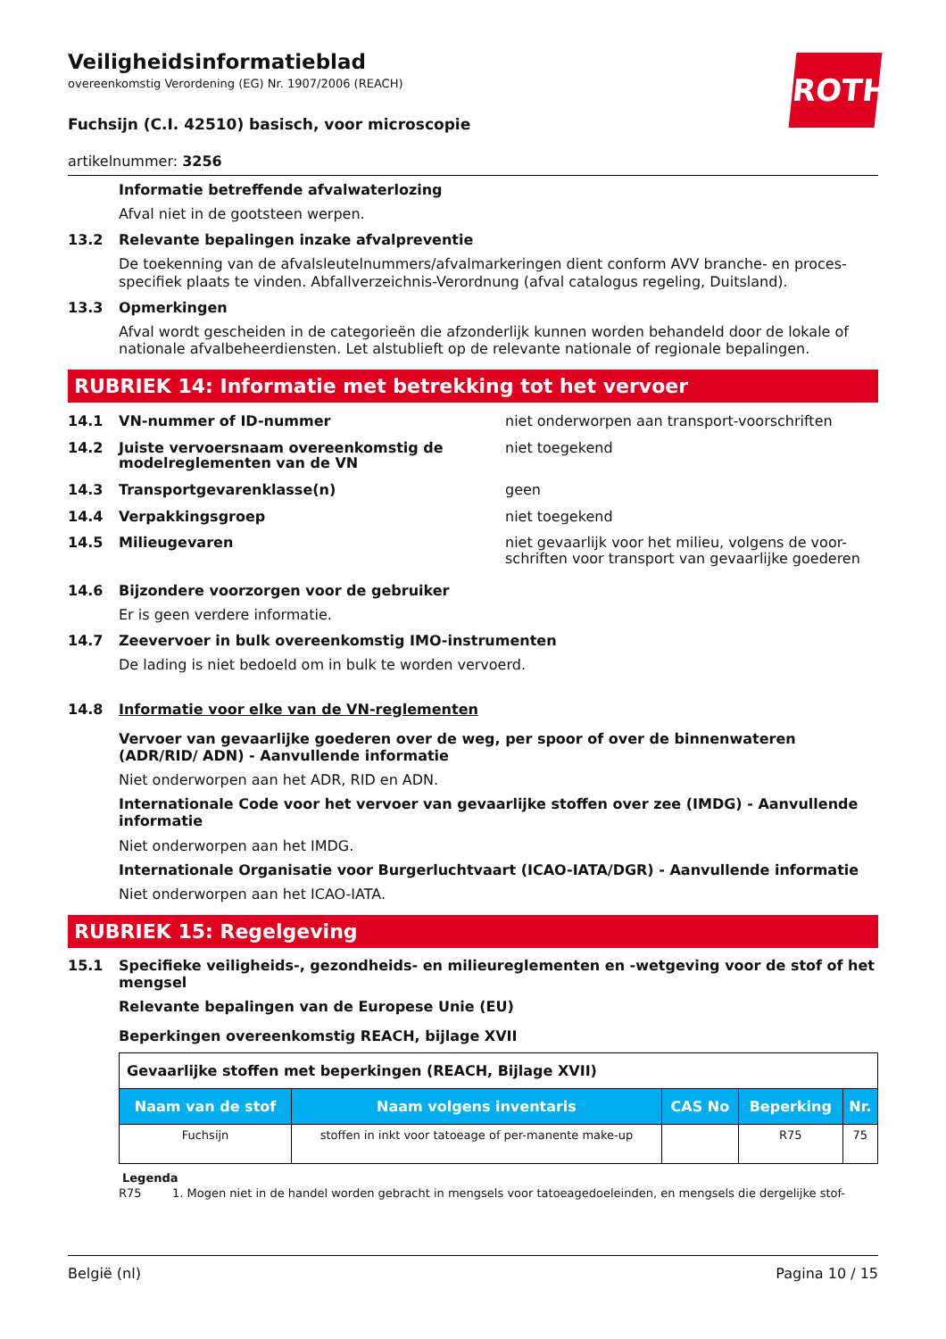ROTH
Veiligheidsinformatieblad
overeenkomstig Verordening (EG) Nr. 1907/2006 (REACH)
Fuchsijn (C.I. 42510) basisch, voor microscopie
artikelnummer: 3256
Informatie betreffende afvalwaterlozing
Afval niet in de gootsteen werpen.
13.2 Relevante bepalingen inzake afvalpreventie
De toekenning van de afvalsleutelnummers/afvalmarkeringen dient conform AVV branche- en proces-specifiek plaats te vinden. Abfallverzeichnis-Verordnung (afval catalogus regeling, Duitsland).
13.3 Opmerkingen
Afval wordt gescheiden in de categorieën die afzonderlijk kunnen worden behandeld door de lokale of nationale afvalbeheerdiensten. Let alstublieft op de relevante nationale of regionale bepalingen.
RUBRIEK 14: Informatie met betrekking tot het vervoer
14.1 VN-nummer of ID-nummer niet onderworpen aan transport-voorschriften
14.2 Juiste vervoersnaam overeenkomstig de modelreglementen van de VN niet toegekend
14.3 Transportgevarenklasse(n) geen
14.4 Verpakkingsgroep niet toegekend
14.5 Milieugevaren niet gevaarlijk voor het milieu, volgens de voor-schriften voor transport van gevaarlijke goederen
14.6 Bijzondere voorzorgen voor de gebruiker
Er is geen verdere informatie.
14.7 Zeevervoer in bulk overeenkomstig IMO-instrumenten
De lading is niet bedoeld om in bulk te worden vervoerd.
14.8 Informatie voor elke van de VN-reglementen
Vervoer van gevaarlijke goederen over de weg, per spoor of over de binnenwateren (ADR/RID/ ADN) - Aanvullende informatie
Niet onderworpen aan het ADR, RID en ADN.
Internationale Code voor het vervoer van gevaarlijke stoffen over zee (IMDG) - Aanvullende informatie
Niet onderworpen aan het IMDG.
Internationale Organisatie voor Burgerluchtvaart (ICAO-IATA/DGR) - Aanvullende informatie
Niet onderworpen aan het ICAO-IATA.
RUBRIEK 15: Regelgeving
15.1 Specifieke veiligheids-, gezondheids- en milieureglementen en -wetgeving voor de stof of het mengsel
Relevante bepalingen van de Europese Unie (EU)
Beperkingen overeenkomstig REACH, bijlage XVII
| Gevaarlijke stoffen met beperkingen (REACH, Bijlage XVII) | | | | |
| Naam van de stof | Naam volgens inventaris | CAS No | Beperking | Nr. |
| Fuchsijn | stoffen in inkt voor tatoeage of per-manente make-up | | R75 | 75 |
Legenda
R75 1. Mogen niet in de handel worden gebracht in mengsels voor tatoeagedoeleinden, en mengsels die dergelijke stof-
België (nl) Pagina 10 / 15